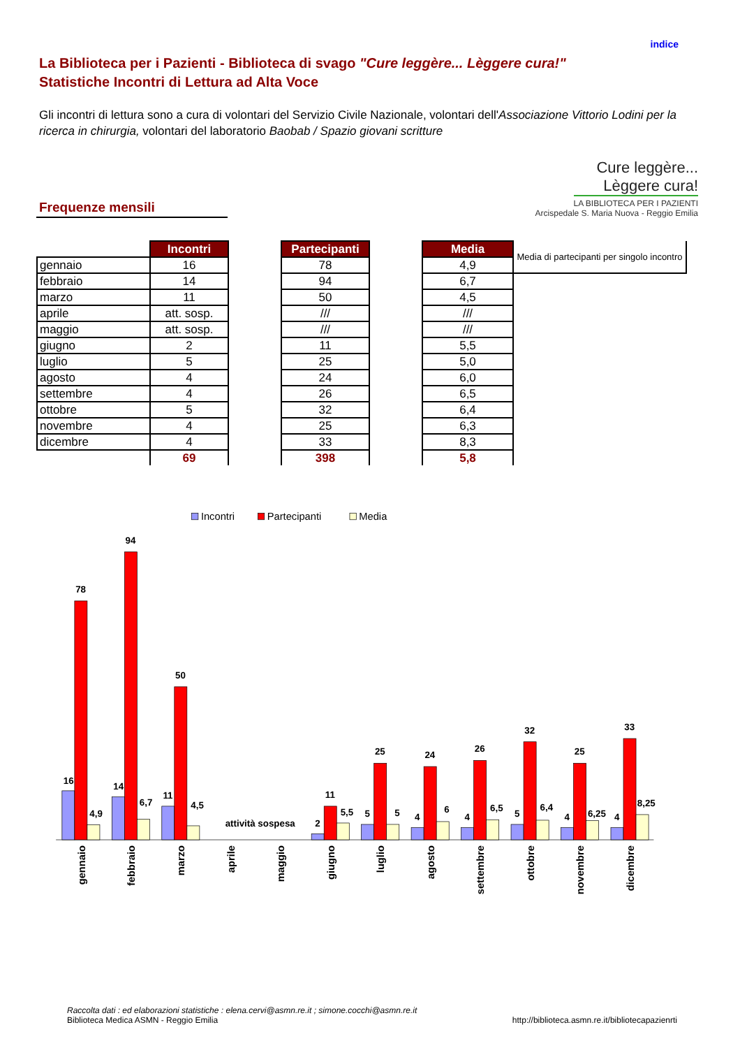indice
La Biblioteca per i Pazienti - Biblioteca di svago "Cure leggère... Lèggere cura!"
Statistiche Incontri di Lettura ad Alta Voce
Gli incontri di lettura sono a cura di volontari del Servizio Civile Nazionale, volontari dell'Associazione Vittorio Lodini per la ricerca in chirurgia, volontari del laboratorio Baobab / Spazio giovani scritture
Frequenze mensili
Cure leggère...
Lèggere cura!
LA BIBLIOTECA PER I PAZIENTI
Arcispedale S. Maria Nuova - Reggio Emilia
| | Incontri | | Partecipanti | | Media | Media di partecipanti per singolo incontro |
| gennaio | 16 | | 78 | | 4,9 | |
| febbraio | 14 | | 94 | | 6,7 | |
| marzo | 11 | | 50 | | 4,5 | |
| aprile | att. sosp. | | /// | | /// | |
| maggio | att. sosp. | | /// | | /// | |
| giugno | 2 | | 11 | | 5,5 | |
| luglio | 5 | | 25 | | 5,0 | |
| agosto | 4 | | 24 | | 6,0 | |
| settembre | 4 | | 26 | | 6,5 | |
| ottobre | 5 | | 32 | | 6,4 | |
| novembre | 4 | | 25 | | 6,3 | |
| dicembre | 4 | | 33 | | 8,3 | |
| | 69 | | 398 | | 5,8 | |
Incontri
Partecipanti
Media
16
78
4,9
14
94
6,7
11
50
4,5
attività sospesa
2
11
5,5
5
25
5
4
24
6
4
26
6,5
5
32
6,4
4
25
6,25
4
33
8,25
gennaio
febbraio
marzo
aprile
maggio
giugno
luglio
agosto
settembre
ottobre
novembre
dicembre
Raccolta dati : ed elaborazioni statistiche : elena.cervi@asmn.re.it ; simone.cocchi@asmn.re.it
Biblioteca Medica ASMN - Reggio Emilia
http://biblioteca.asmn.re.it/bibliotecapazienrti